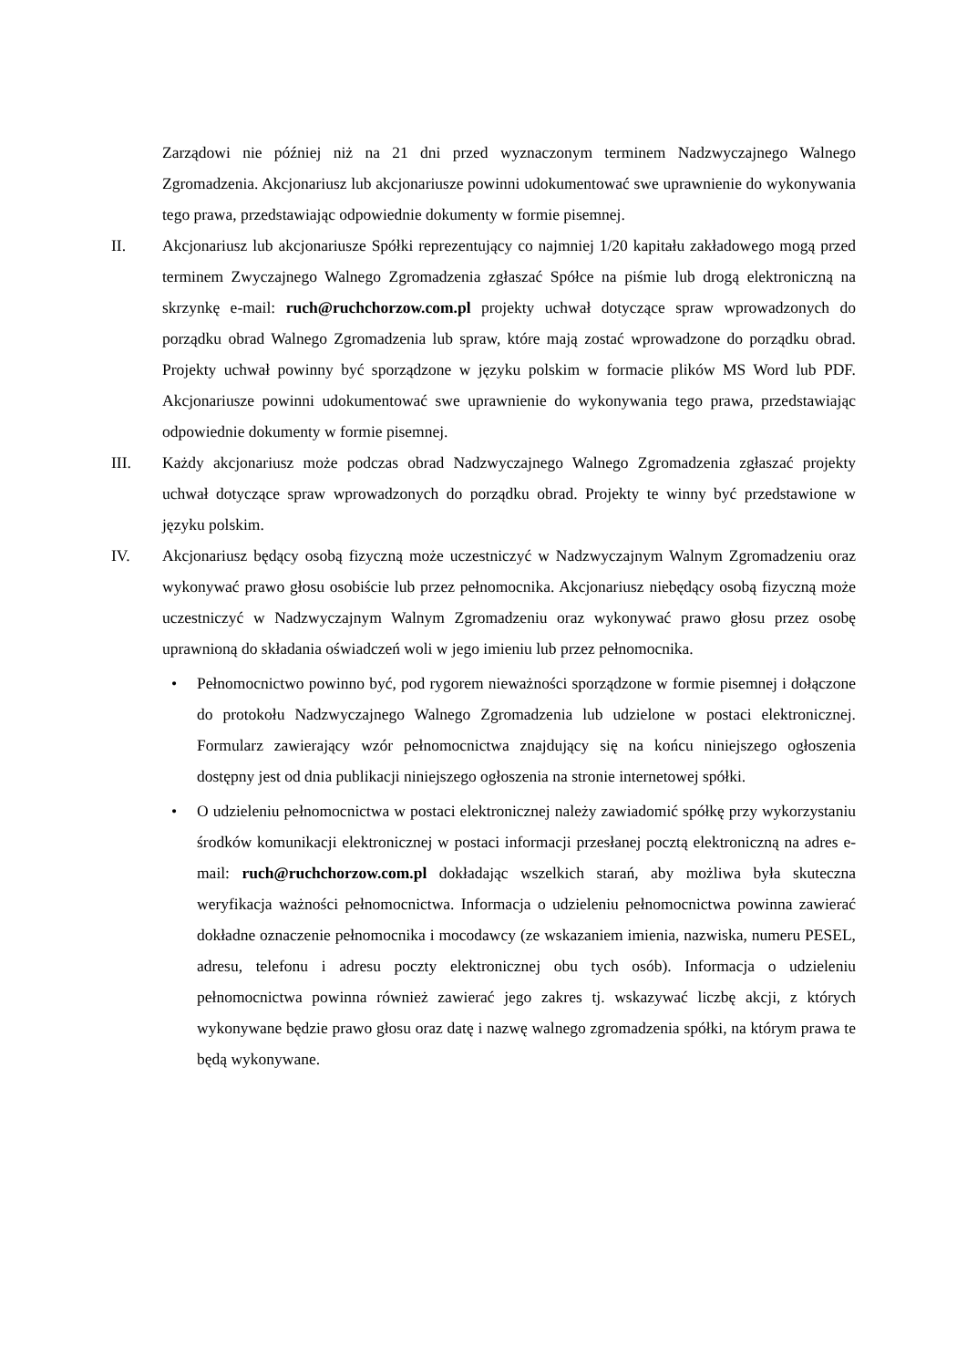Zarządowi nie później niż na 21 dni przed wyznaczonym terminem Nadzwyczajnego Walnego Zgromadzenia. Akcjonariusz lub akcjonariusze powinni udokumentować swe uprawnienie do wykonywania tego prawa, przedstawiając odpowiednie dokumenty w formie pisemnej.
II. Akcjonariusz lub akcjonariusze Spółki reprezentujący co najmniej 1/20 kapitału zakładowego mogą przed terminem Zwyczajnego Walnego Zgromadzenia zgłaszać Spółce na piśmie lub drogą elektroniczną na skrzynkę e-mail: ruch@ruchchorzow.com.pl projekty uchwał dotyczące spraw wprowadzonych do porządku obrad Walnego Zgromadzenia lub spraw, które mają zostać wprowadzone do porządku obrad. Projekty uchwał powinny być sporządzone w języku polskim w formacie plików MS Word lub PDF. Akcjonariusze powinni udokumentować swe uprawnienie do wykonywania tego prawa, przedstawiając odpowiednie dokumenty w formie pisemnej.
III. Każdy akcjonariusz może podczas obrad Nadzwyczajnego Walnego Zgromadzenia zgłaszać projekty uchwał dotyczące spraw wprowadzonych do porządku obrad. Projekty te winny być przedstawione w języku polskim.
IV. Akcjonariusz będący osobą fizyczną może uczestniczyć w Nadzwyczajnym Walnym Zgromadzeniu oraz wykonywać prawo głosu osobiście lub przez pełnomocnika. Akcjonariusz niebędący osobą fizyczną może uczestniczyć w Nadzwyczajnym Walnym Zgromadzeniu oraz wykonywać prawo głosu przez osobę uprawnioną do składania oświadczeń woli w jego imieniu lub przez pełnomocnika.
• Pełnomocnictwo powinno być, pod rygorem nieważności sporządzone w formie pisemnej i dołączone do protokołu Nadzwyczajnego Walnego Zgromadzenia lub udzielone w postaci elektronicznej. Formularz zawierający wzór pełnomocnictwa znajdujący się na końcu niniejszego ogłoszenia dostępny jest od dnia publikacji niniejszego ogłoszenia na stronie internetowej spółki.
• O udzieleniu pełnomocnictwa w postaci elektronicznej należy zawiadomić spółkę przy wykorzystaniu środków komunikacji elektronicznej w postaci informacji przesłanej pocztą elektroniczną na adres e-mail: ruch@ruchchorzow.com.pl dokładając wszelkich starań, aby możliwa była skuteczna weryfikacja ważności pełnomocnictwa. Informacja o udzieleniu pełnomocnictwa powinna zawierać dokładne oznaczenie pełnomocnika i mocodawcy (ze wskazaniem imienia, nazwiska, numeru PESEL, adresu, telefonu i adresu poczty elektronicznej obu tych osób). Informacja o udzieleniu pełnomocnictwa powinna również zawierać jego zakres tj. wskazywać liczbę akcji, z których wykonywane będzie prawo głosu oraz datę i nazwę walnego zgromadzenia spółki, na którym prawa te będą wykonywane.